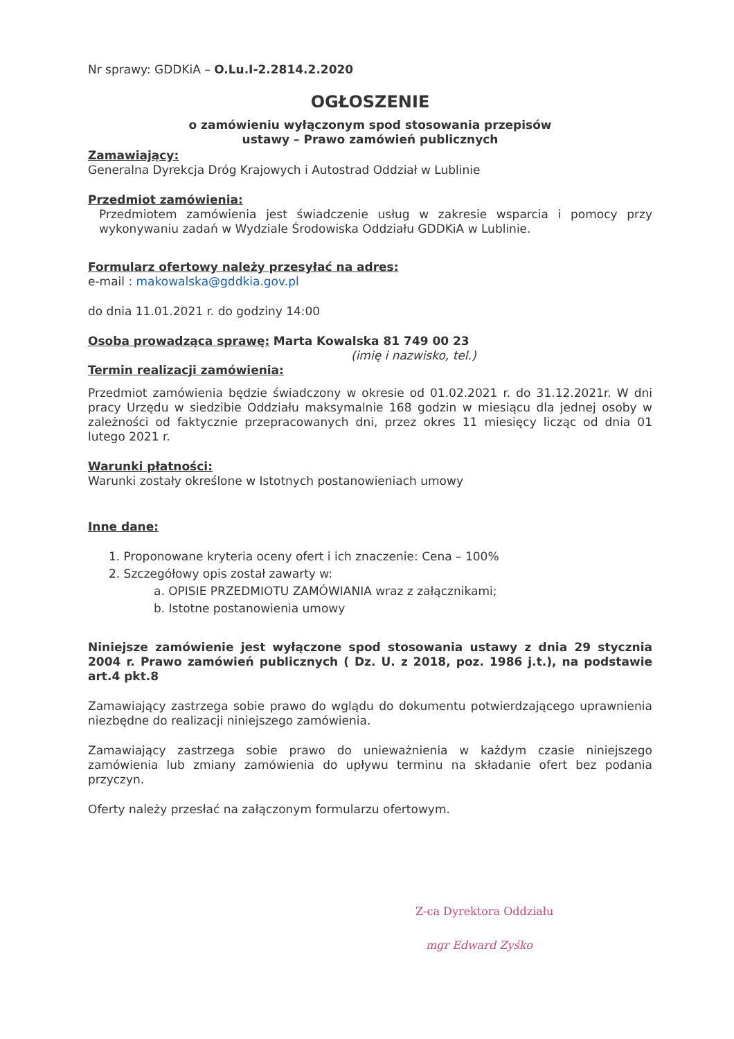Nr sprawy: GDDKiA – O.Lu.I-2.2814.2.2020
OGŁOSZENIE
o zamówieniu wyłączonym spod stosowania przepisów
ustawy – Prawo zamówień publicznych
Zamawiający:
Generalna Dyrekcja Dróg Krajowych i Autostrad Oddział w Lublinie
Przedmiot zamówienia:
Przedmiotem zamówienia jest świadczenie usług w zakresie wsparcia i pomocy przy wykonywaniu zadań w Wydziale Środowiska Oddziału GDDKiA w Lublinie.
Formularz ofertowy należy przesyłać na adres:
e-mail : makowalska@gddkia.gov.pl
do dnia 11.01.2021 r. do godziny 14:00
Osoba prowadząca sprawę: Marta Kowalska 81 749 00 23
(imię i nazwisko, tel.)
Termin realizacji zamówienia:
Przedmiot zamówienia będzie świadczony w okresie od 01.02.2021 r. do 31.12.2021r. W dni pracy Urzędu w siedzibie Oddziału maksymalnie 168 godzin w miesiącu dla jednej osoby w zależności od faktycznie przepracowanych dni, przez okres 11 miesięcy licząc od dnia 01 lutego 2021 r.
Warunki płatności:
Warunki zostały określone w Istotnych postanowieniach umowy
Inne dane:
1. Proponowane kryteria oceny ofert i ich znaczenie: Cena – 100%
2. Szczegółowy opis został zawarty w:
a. OPISIE PRZEDMIOTU ZAMÓWIANIA wraz z załącznikami;
b. Istotne postanowienia umowy
Niniejsze zamówienie jest wyłączone spod stosowania ustawy z dnia 29 stycznia 2004 r. Prawo zamówień publicznych ( Dz. U. z 2018, poz. 1986 j.t.), na podstawie art.4 pkt.8
Zamawiający zastrzega sobie prawo do wglądu do dokumentu potwierdzającego uprawnienia niezbędne do realizacji niniejszego zamówienia.
Zamawiający zastrzega sobie prawo do unieważnienia w każdym czasie niniejszego zamówienia lub zmiany zamówienia do upływu terminu na składanie ofert bez podania przyczyn.
Oferty należy przesłać na załączonym formularzu ofertowym.
Z-ca Dyrektora Oddziału
mgr Edward Zyśko